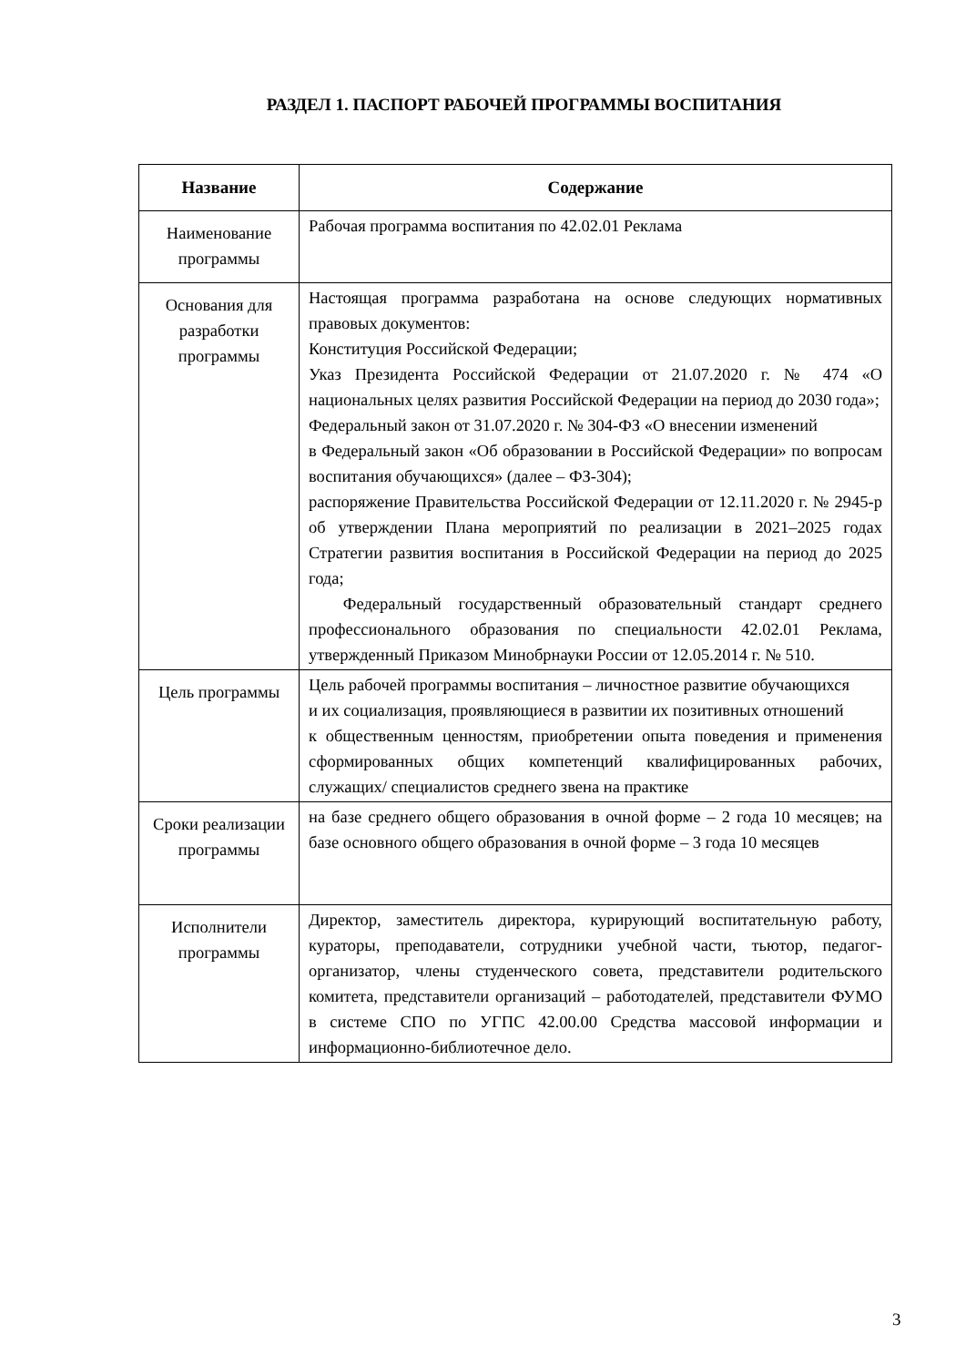РАЗДЕЛ 1. ПАСПОРТ РАБОЧЕЙ ПРОГРАММЫ ВОСПИТАНИЯ
| Название | Содержание |
| --- | --- |
| Наименование программы | Рабочая программа воспитания по 42.02.01 Реклама |
| Основания для разработки программы | Настоящая программа разработана на основе следующих нормативных правовых документов: Конституция Российской Федерации; Указ Президента Российской Федерации от 21.07.2020 г. № 474 «О национальных целях развития Российской Федерации на период до 2030 года»; Федеральный закон от 31.07.2020 г. № 304-ФЗ «О внесении изменений в Федеральный закон «Об образовании в Российской Федерации» по вопросам воспитания обучающихся» (далее – ФЗ-304); распоряжение Правительства Российской Федерации от 12.11.2020 г. № 2945-р об утверждении Плана мероприятий по реализации в 2021–2025 годах Стратегии развития воспитания в Российской Федерации на период до 2025 года; Федеральный государственный образовательный стандарт среднего профессионального образования по специальности 42.02.01 Реклама, утвержденный Приказом Минобрнауки России от 12.05.2014 г. № 510. |
| Цель программы | Цель рабочей программы воспитания – личностное развитие обучающихся и их социализация, проявляющиеся в развитии их позитивных отношений к общественным ценностям, приобретении опыта поведения и применения сформированных общих компетенций квалифицированных рабочих, служащих/ специалистов среднего звена на практике |
| Сроки реализации программы | на базе среднего общего образования в очной форме – 2 года 10 месяцев; на базе основного общего образования в очной форме – 3 года 10 месяцев |
| Исполнители программы | Директор, заместитель директора, курирующий воспитательную работу, кураторы, преподаватели, сотрудники учебной части, тьютор, педагог-организатор, члены студенческого совета, представители родительского комитета, представители организаций – работодателей, представители ФУМО в системе СПО по УГПС 42.00.00 Средства массовой информации и информационно-библиотечное дело. |
3